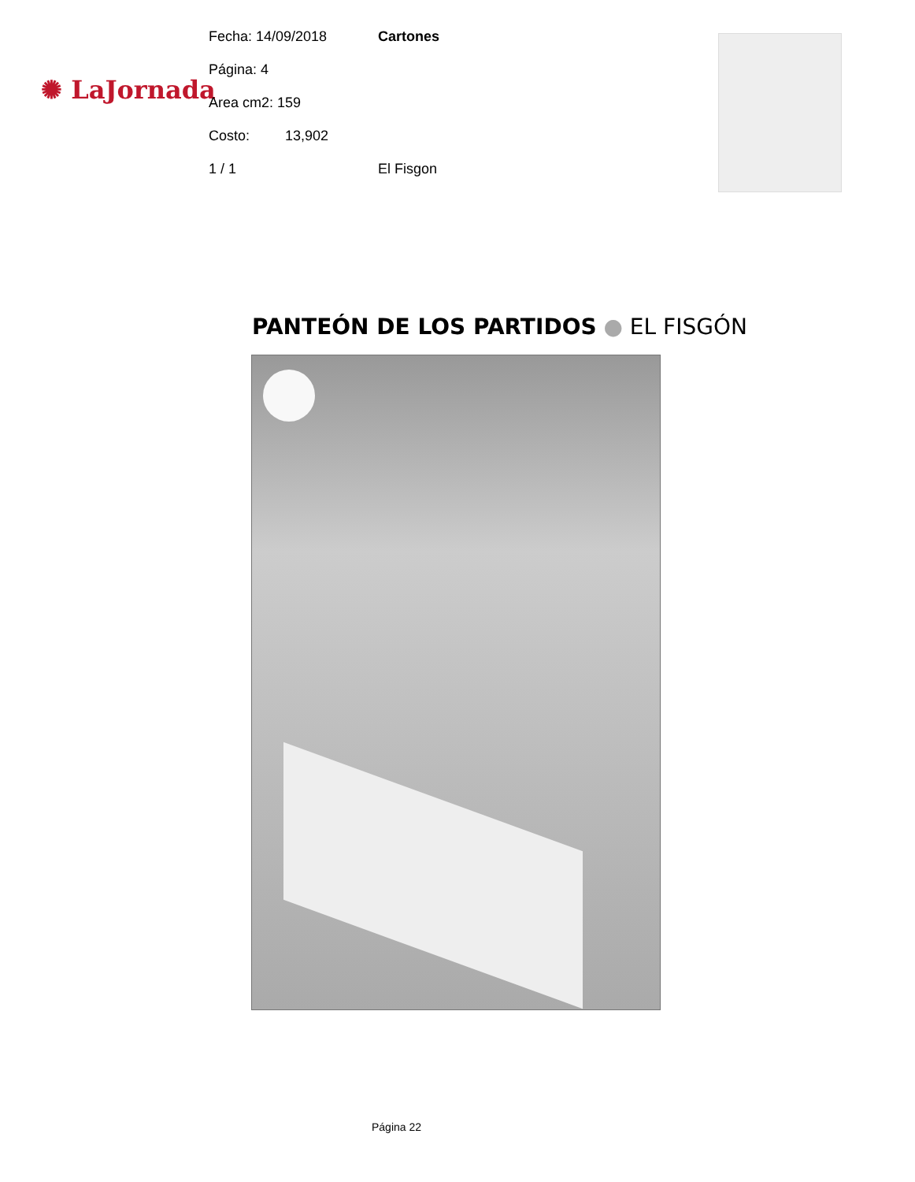✺ LaJornada
Fecha: 14/09/2018 Cartones
Página: 4
Area cm2: 159
Costo: 13,902
1 / 1 El Fisgon
PANTEÓN DE LOS PARTIDOS ● EL FISGÓN
Página 22